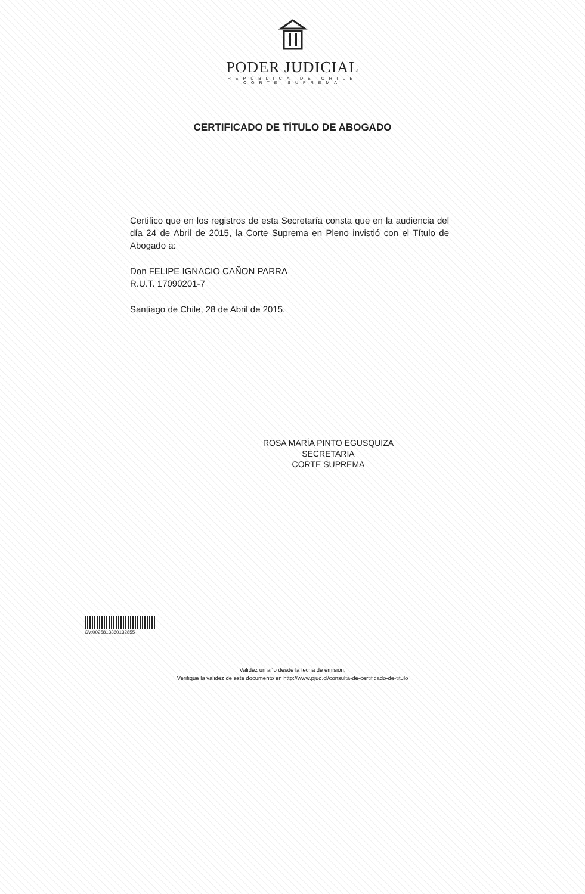PODER JUDICIAL
REPÚBLICA DE CHILE
CORTE SUPREMA
CERTIFICADO DE TÍTULO DE ABOGADO
Certifico que en los registros de esta Secretaría consta que en la audiencia del día 24 de Abril de 2015, la Corte Suprema en Pleno invistió con el Título de Abogado a:
Don FELIPE IGNACIO CAÑON PARRA
R.U.T. 17090201-7
Santiago de Chile, 28 de Abril de 2015.
ROSA MARÍA PINTO EGUSQUIZA
SECRETARIA
CORTE SUPREMA
CV:0025813360132855
Validez un año desde la fecha de emisión.
Verifique la validez de este documento en http://www.pjud.cl/consulta-de-certificado-de-titulo